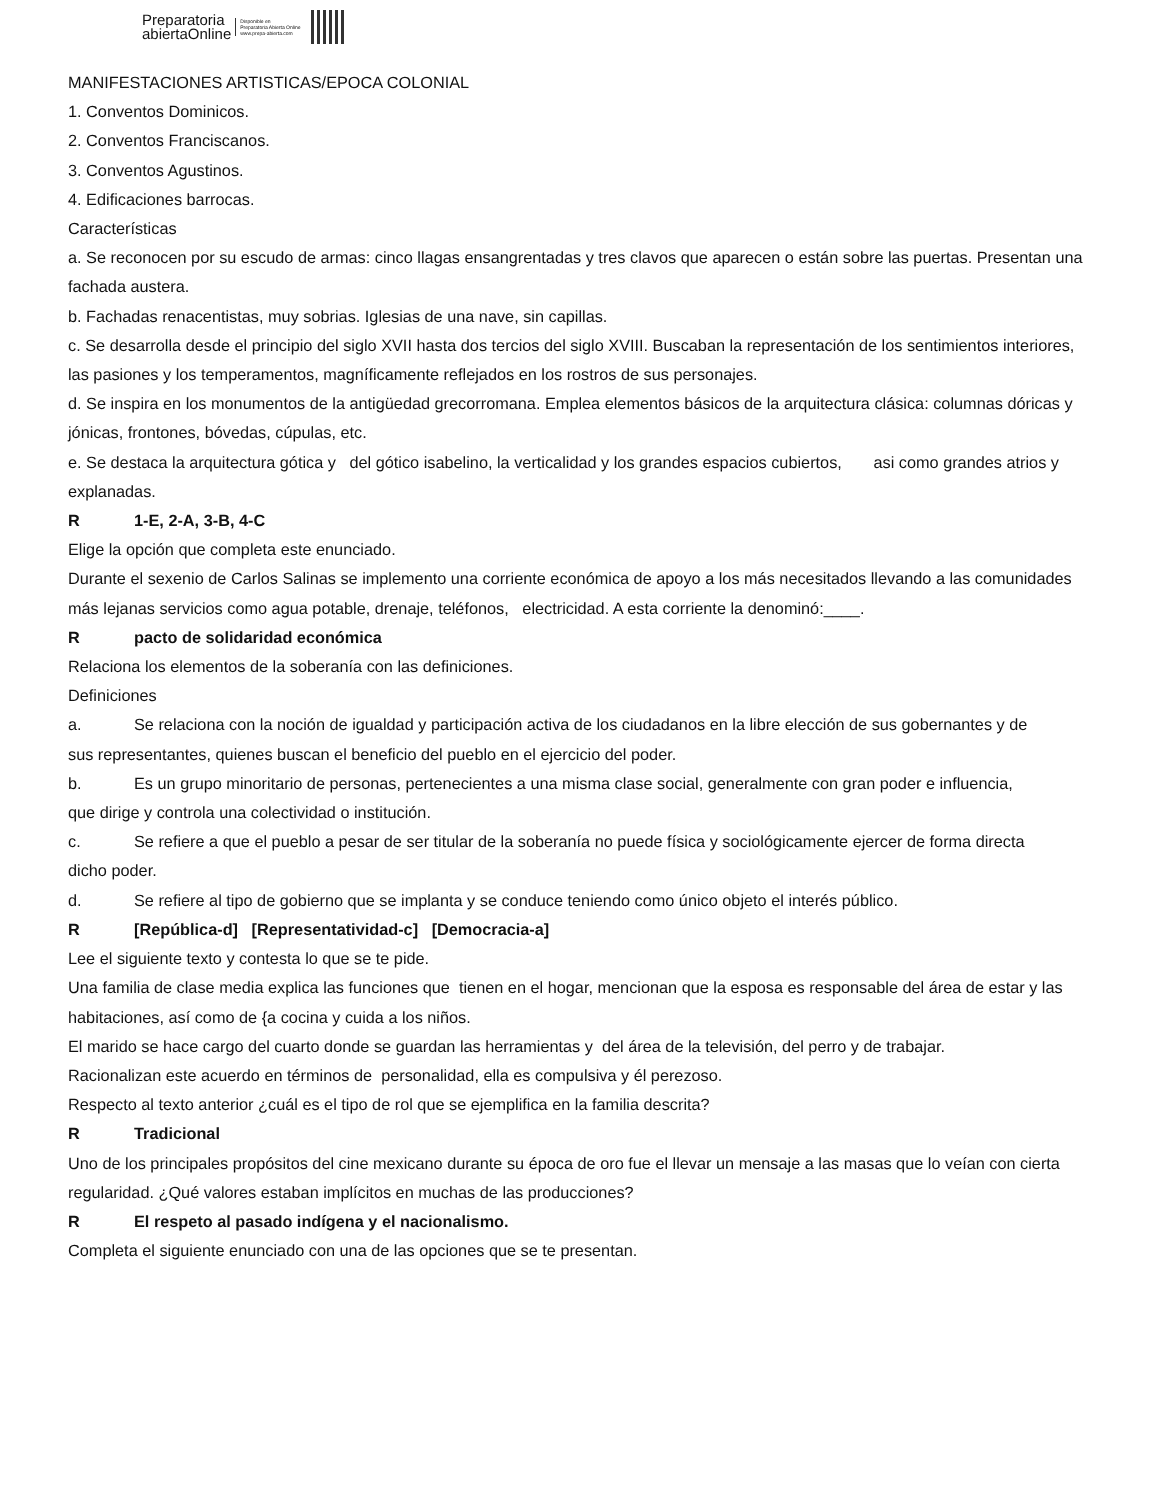Preparatoria
abiertaOnline
Disponible en
Preparatoria Abierta Online
www.prepa-abierta.com
MANIFESTACIONES ARTISTICAS/EPOCA COLONIAL
1. Conventos Dominicos.
2. Conventos Franciscanos.
3. Conventos Agustinos.
4. Edificaciones barrocas.
Características
a. Se reconocen por su escudo de armas: cinco llagas ensangrentadas y tres clavos que aparecen o están sobre las puertas. Presentan una fachada austera.
b. Fachadas renacentistas, muy sobrias. Iglesias de una nave, sin capillas.
c. Se desarrolla desde el principio del siglo XVII hasta dos tercios del siglo XVIII. Buscaban la representación de los sentimientos interiores, las pasiones y los temperamentos, magníficamente reflejados en los rostros de sus personajes.
d. Se inspira en los monumentos de la antigüedad grecorromana. Emplea elementos básicos de la arquitectura clásica: columnas dóricas y jónicas, frontones, bóvedas, cúpulas, etc.
e. Se destaca la arquitectura gótica y del gótico isabelino, la verticalidad y los grandes espacios cubiertos, asi como grandes atrios y explanadas.
R 1-E, 2-A, 3-B, 4-C
Elige la opción que completa este enunciado.
Durante el sexenio de Carlos Salinas se implemento una corriente económica de apoyo a los más necesitados llevando a las comunidades más lejanas servicios como agua potable, drenaje, teléfonos, electricidad. A esta corriente la denominó:____.
Rpacto de solidaridad económica
Relaciona los elementos de la soberanía con las definiciones.
Definiciones
a. Se relaciona con la noción de igualdad y participación activa de los ciudadanos en la libre elección de sus gobernantes y de
sus representantes, quienes buscan el beneficio del pueblo en el ejercicio del poder.
b. Es un grupo minoritario de personas, pertenecientes a una misma clase social, generalmente con gran poder e influencia,
que dirige y controla una colectividad o institución.
c. Se refiere a que el pueblo a pesar de ser titular de la soberanía no puede física y sociológicamente ejercer de forma directa
dicho poder.
d. Se refiere al tipo de gobierno que se implanta y se conduce teniendo como único objeto el interés público.
R [República-d] [Representatividad-c] [Democracia-a]
Lee el siguiente texto y contesta lo que se te pide.
Una familia de clase media explica las funciones que tienen en el hogar, mencionan que la esposa es responsable del área de estar y las habitaciones, así como de {a cocina y cuida a los niños.
El marido se hace cargo del cuarto donde se guardan las herramientas y del área de la televisión, del perro y de trabajar.
Racionalizan este acuerdo en términos de personalidad, ella es compulsiva y él perezoso.
Respecto al texto anterior ¿cuál es el tipo de rol que se ejemplifica en la familia descrita?
R Tradicional
Uno de los principales propósitos del cine mexicano durante su época de oro fue el llevar un mensaje a las masas que lo veían con cierta regularidad. ¿Qué valores estaban implícitos en muchas de las producciones?
R El respeto al pasado indígena y el nacionalismo.
Completa el siguiente enunciado con una de las opciones que se te presentan.